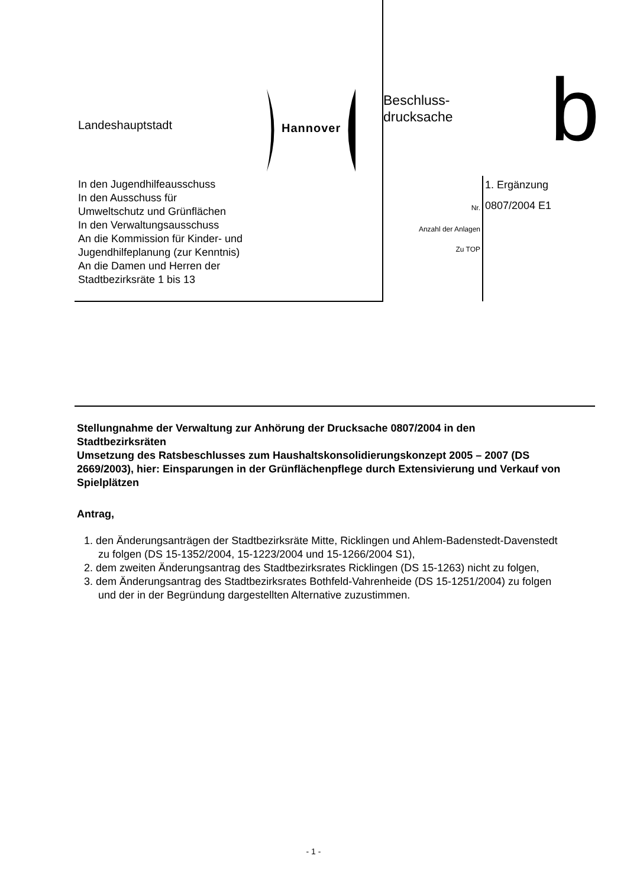Landeshauptstadt Hannover
In den Jugendhilfeausschuss
In den Ausschuss für
Umweltschutz und Grünflächen
In den Verwaltungsausschuss
An die Kommission für Kinder- und
Jugendhilfeplanung (zur Kenntnis)
An die Damen und Herren der
Stadtbezirksräte 1 bis 13
Beschluss-
drucksache
b
1. Ergänzung
Nr. 0807/2004 E1
Anzahl der Anlagen
Zu TOP
Stellungnahme der Verwaltung zur Anhörung der Drucksache 0807/2004 in den Stadtbezirksräten
Umsetzung des Ratsbeschlusses zum Haushaltskonsolidierungskonzept 2005 – 2007 (DS 2669/2003), hier: Einsparungen in der Grünflächenpflege durch Extensivierung und Verkauf von Spielplätzen
Antrag,
1. den Änderungsanträgen der Stadtbezirksräte Mitte, Ricklingen und Ahlem-Badenstedt-Davenstedt zu folgen (DS 15-1352/2004, 15-1223/2004 und 15-1266/2004 S1),
2. dem zweiten Änderungsantrag des Stadtbezirksrates Ricklingen (DS 15-1263) nicht zu folgen,
3. dem Änderungsantrag des Stadtbezirksrates Bothfeld-Vahrenheide (DS 15-1251/2004) zu folgen und der in der Begründung dargestellten Alternative zuzustimmen.
- 1 -